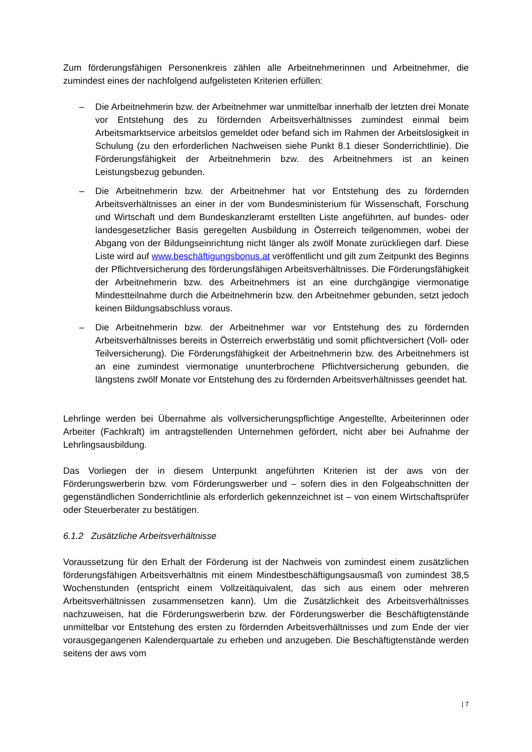Zum förderungsfähigen Personenkreis zählen alle Arbeitnehmerinnen und Arbeitnehmer, die zumindest eines der nachfolgend aufgelisteten Kriterien erfüllen:
– Die Arbeitnehmerin bzw. der Arbeitnehmer war unmittelbar innerhalb der letzten drei Monate vor Entstehung des zu fördernden Arbeitsverhältnisses zumindest einmal beim Arbeitsmarktservice arbeitslos gemeldet oder befand sich im Rahmen der Arbeitslosigkeit in Schulung (zu den erforderlichen Nachweisen siehe Punkt 8.1 dieser Sonderrichtlinie). Die Förderungsfähigkeit der Arbeitnehmerin bzw. des Arbeitnehmers ist an keinen Leistungsbezug gebunden.
– Die Arbeitnehmerin bzw. der Arbeitnehmer hat vor Entstehung des zu fördernden Arbeitsverhältnisses an einer in der vom Bundesministerium für Wissenschaft, Forschung und Wirtschaft und dem Bundeskanzleramt erstellten Liste angeführten, auf bundes- oder landesgesetzlicher Basis geregelten Ausbildung in Österreich teilgenommen, wobei der Abgang von der Bildungseinrichtung nicht länger als zwölf Monate zurückliegen darf. Diese Liste wird auf www.beschäftigungsbonus.at veröffentlicht und gilt zum Zeitpunkt des Beginns der Pflichtversicherung des förderungsfähigen Arbeitsverhältnisses. Die Förderungsfähigkeit der Arbeitnehmerin bzw. des Arbeitnehmers ist an eine durchgängige viermonatige Mindestteilnahme durch die Arbeitnehmerin bzw. den Arbeitnehmer gebunden, setzt jedoch keinen Bildungsabschluss voraus.
– Die Arbeitnehmerin bzw. der Arbeitnehmer war vor Entstehung des zu fördernden Arbeitsverhältnisses bereits in Österreich erwerbstätig und somit pflichtversichert (Voll- oder Teilversicherung). Die Förderungsfähigkeit der Arbeitnehmerin bzw. des Arbeitnehmers ist an eine zumindest viermonatige ununterbrochene Pflichtversicherung gebunden, die längstens zwölf Monate vor Entstehung des zu fördernden Arbeitsverhältnisses geendet hat.
Lehrlinge werden bei Übernahme als vollversicherungspflichtige Angestellte, Arbeiterinnen oder Arbeiter (Fachkraft) im antragstellenden Unternehmen gefördert, nicht aber bei Aufnahme der Lehrlingsausbildung.
Das Vorliegen der in diesem Unterpunkt angeführten Kriterien ist der aws von der Förderungswerberin bzw. vom Förderungswerber und – sofern dies in den Folgeabschnitten der gegenständlichen Sonderrichtlinie als erforderlich gekennzeichnet ist – von einem Wirtschaftsprüfer oder Steuerberater zu bestätigen.
6.1.2 Zusätzliche Arbeitsverhältnisse
Voraussetzung für den Erhalt der Förderung ist der Nachweis von zumindest einem zusätzlichen förderungsfähigen Arbeitsverhältnis mit einem Mindestbeschäftigungsausmaß von zumindest 38,5 Wochenstunden (entspricht einem Vollzeitäquivalent, das sich aus einem oder mehreren Arbeitsverhältnissen zusammensetzen kann). Um die Zusätzlichkeit des Arbeitsverhältnisses nachzuweisen, hat die Förderungswerberin bzw. der Förderungswerber die Beschäftigtenstände unmittelbar vor Entstehung des ersten zu fördernden Arbeitsverhältnisses und zum Ende der vier vorausgegangenen Kalenderquartale zu erheben und anzugeben. Die Beschäftigtenstände werden seitens der aws vom
| 7